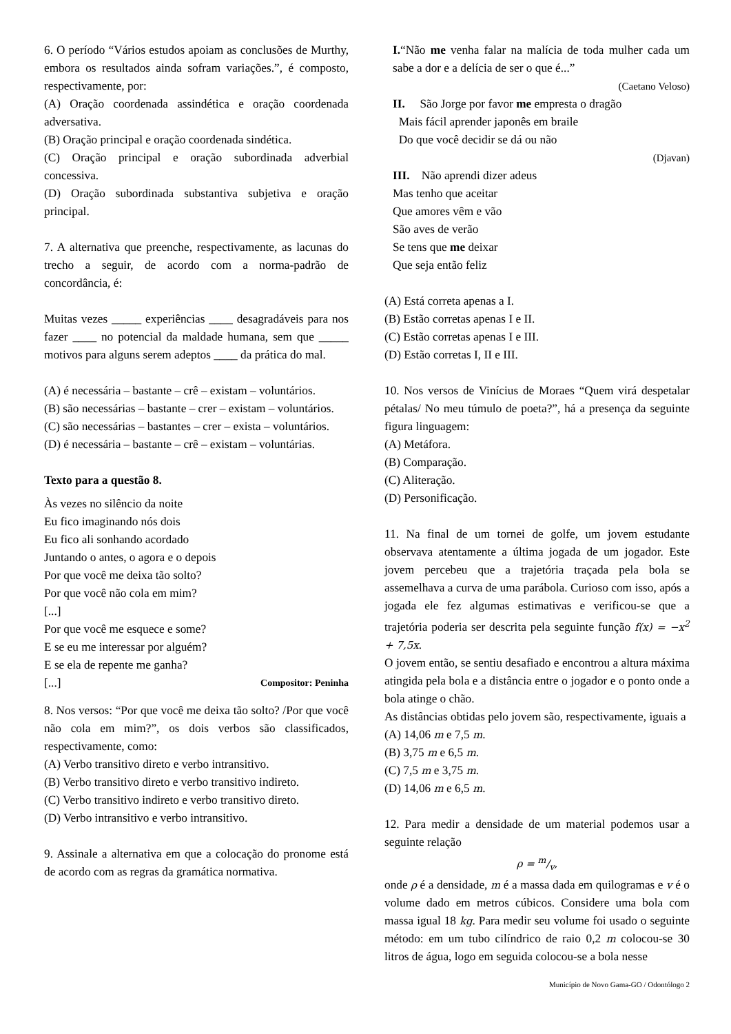6. O período “Vários estudos apoiam as conclusões de Murthy, embora os resultados ainda sofram variações.”, é composto, respectivamente, por:
(A) Oração coordenada assindética e oração coordenada adversativa.
(B) Oração principal e oração coordenada sindética.
(C) Oração principal e oração subordinada adverbial concessiva.
(D) Oração subordinada substantiva subjetiva e oração principal.
7. A alternativa que preenche, respectivamente, as lacunas do trecho a seguir, de acordo com a norma-padrão de concordância, é:
Muitas vezes _____ experiências ____ desagradáveis para nos fazer ____ no potencial da maldade humana, sem que _____ motivos para alguns serem adeptos ____ da prática do mal.
(A) é necessária – bastante – crê – existam – voluntários.
(B) são necessárias – bastante – crer – existam – voluntários.
(C) são necessárias – bastantes – crer – exista – voluntários.
(D) é necessária – bastante – crê – existam – voluntárias.
Texto para a questão 8.
Às vezes no silêncio da noite
Eu fico imaginando nós dois
Eu fico ali sonhando acordado
Juntando o antes, o agora e o depois
Por que você me deixa tão solto?
Por que você não cola em mim?
[...]
Por que você me esquece e some?
E se eu me interessar por alguém?
E se ela de repente me ganha?
[...] Compositor: Peninha
8. Nos versos: “Por que você me deixa tão solto? /Por que você não cola em mim?”, os dois verbos são classificados, respectivamente, como:
(A) Verbo transitivo direto e verbo intransitivo.
(B) Verbo transitivo direto e verbo transitivo indireto.
(C) Verbo transitivo indireto e verbo transitivo direto.
(D) Verbo intransitivo e verbo intransitivo.
9. Assinale a alternativa em que a colocação do pronome está de acordo com as regras da gramática normativa.
I.“Não me venha falar na malícia de toda mulher cada um sabe a dor e a delícia de ser o que é...”
(Caetano Veloso)
II. São Jorge por favor me empresta o dragão
Mais fácil aprender japonês em braile
Do que você decidir se dá ou não
(Djavan)
III. Não aprendi dizer adeus
Mas tenho que aceitar
Que amores vêm e vão
São aves de verão
Se tens que me deixar
Que seja então feliz
(A) Está correta apenas a I.
(B) Estão corretas apenas I e II.
(C) Estão corretas apenas I e III.
(D) Estão corretas I, II e III.
10. Nos versos de Vinícius de Moraes “Quem virá despetalar pétalas/ No meu túmulo de poeta?”, há a presença da seguinte figura linguagem:
(A) Metáfora.
(B) Comparação.
(C) Aliteração.
(D) Personificação.
11. Na final de um tornei de golfe, um jovem estudante observava atentamente a última jogada de um jogador. Este jovem percebeu que a trajetória traçada pela bola se assemelhava a curva de uma parábola. Curioso com isso, após a jogada ele fez algumas estimativas e verificou-se que a trajetória poderia ser descrita pela seguinte função f(x) = −x<sup>2</sup> + 7,5x.
O jovem então, se sentiu desafiado e encontrou a altura máxima atingida pela bola e a distância entre o jogador e o ponto onde a bola atinge o chão.
As distâncias obtidas pelo jovem são, respectivamente, iguais a
(A) 14,06 m e 7,5 m.
(B) 3,75 m e 6,5 m.
(C) 7,5 m e 3,75 m.
(D) 14,06 m e 6,5 m.
12. Para medir a densidade de um material podemos usar a seguinte relação
ρ = m/v,
onde ρ é a densidade, m é a massa dada em quilogramas e v é o volume dado em metros cúbicos. Considere uma bola com massa igual 18 kg. Para medir seu volume foi usado o seguinte método: em um tubo cilíndrico de raio 0,2 m colocou-se 30 litros de água, logo em seguida colocou-se a bola nesse
Município de Novo Gama-GO / Odontólogo 2